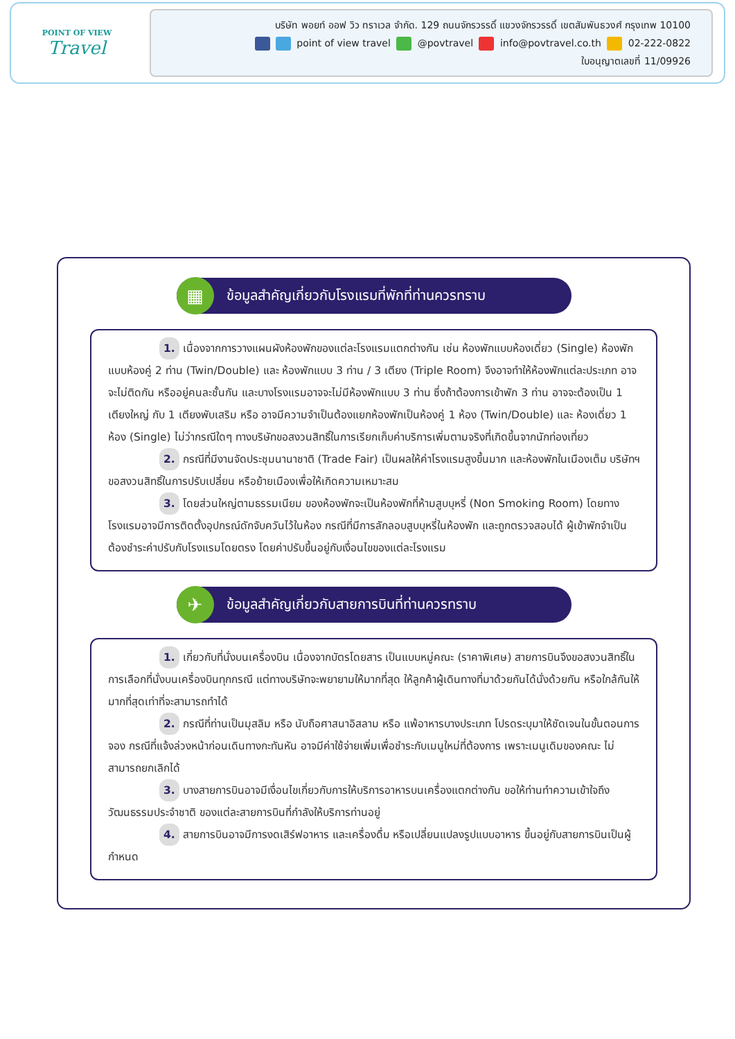POINT OF VIEW
Travel
บริษัท พอยท์ ออฟ วิว ทราเวล จำกัด. 129 ถนนจักรวรรดิ์ แขวงจักรวรรดิ์ เขตสัมพันธวงศ์ กรุงเทพ 10100
point of view travel @povtravel info@povtravel.co.th 02-222-0822
ใบอนุญาตเลขที่ 11/09926
▦
ข้อมูลสำคัญเกี่ยวกับโรงแรมที่พักที่ท่านควรทราบ
1. เนื่องจากการวางแผนผังห้องพักของแต่ละโรงแรมแตกต่างกัน เช่น ห้องพักแบบห้องเดี่ยว (Single) ห้องพักแบบห้องคู่ 2 ท่าน (Twin/Double) และ ห้องพักแบบ 3 ท่าน / 3 เตียง (Triple Room) จึงอาจทำให้ห้องพักแต่ละประเภท อาจจะไม่ติดกัน หรืออยู่คนละชั้นกัน และบางโรงแรมอาจจะไม่มีห้องพักแบบ 3 ท่าน ซึ่งถ้าต้องการเข้าพัก 3 ท่าน อาจจะต้องเป็น 1 เตียงใหญ่ กับ 1 เตียงพับเสริม หรือ อาจมีความจำเป็นต้องแยกห้องพักเป็นห้องคู่ 1 ห้อง (Twin/Double) และ ห้องเดี่ยว 1 ห้อง (Single) ไม่ว่ากรณีใดๆ ทางบริษัทขอสงวนสิทธิ์ในการเรียกเก็บค่าบริการเพิ่มตามจริงที่เกิดขึ้นจากนักท่องเที่ยว
2. กรณีที่มีงานจัดประชุมนานาชาติ (Trade Fair) เป็นผลให้ค่าโรงแรมสูงขึ้นมาก และห้องพักในเมืองเต็ม บริษัทฯ ขอสงวนสิทธิ์ในการปรับเปลี่ยน หรือย้ายเมืองเพื่อให้เกิดความเหมาะสม
3. โดยส่วนใหญ่ตามธรรมเนียม ของห้องพักจะเป็นห้องพักที่ห้ามสูบบุหรี่ (Non Smoking Room) โดยทางโรงแรมอาจมีการติดตั้งอุปกรณ์ดักจับควันไว้ในห้อง กรณีที่มีการลักลอบสูบบุหรี่ในห้องพัก และถูกตรวจสอบได้ ผู้เข้าพักจำเป็นต้องชำระค่าปรับกับโรงแรมโดยตรง โดยค่าปรับขึ้นอยู่กับเงื่อนไขของแต่ละโรงแรม
✈
ข้อมูลสำคัญเกี่ยวกับสายการบินที่ท่านควรทราบ
1. เกี่ยวกับที่นั่งบนเครื่องบิน เนื่องจากบัตรโดยสาร เป็นแบบหมู่คณะ (ราคาพิเศษ) สายการบินจึงขอสงวนสิทธิ์ในการเลือกที่นั่งบนเครื่องบินทุกกรณี แต่ทางบริษัทจะพยายามให้มากที่สุด ให้ลูกค้าผู้เดินทางที่มาด้วยกันได้นั่งด้วยกัน หรือใกล้กันให้มากที่สุดเท่าที่จะสามารถทำได้
2. กรณีที่ท่านเป็นมุสลิม หรือ นับถือศาสนาอิสลาม หรือ แพ้อาหารบางประเภท โปรดระบุมาให้ชัดเจนในขั้นตอนการจอง กรณีที่แจ้งล่วงหน้าก่อนเดินทางกะทันหัน อาจมีค่าใช้จ่ายเพิ่มเพื่อชำระกับเมนูใหม่ที่ต้องการ เพราะเมนูเดิมของคณะ ไม่สามารถยกเลิกได้
3. บางสายการบินอาจมีเงื่อนไขเกี่ยวกับการให้บริการอาหารบนเครื่องแตกต่างกัน ขอให้ท่านทำความเข้าใจถึงวัฒนธรรมประจำชาติ ของแต่ละสายการบินที่กำลังให้บริการท่านอยู่
4. สายการบินอาจมีการงดเสิร์ฟอาหาร และเครื่องดื่ม หรือเปลี่ยนแปลงรูปแบบอาหาร ขึ้นอยู่กับสายการบินเป็นผู้กำหนด